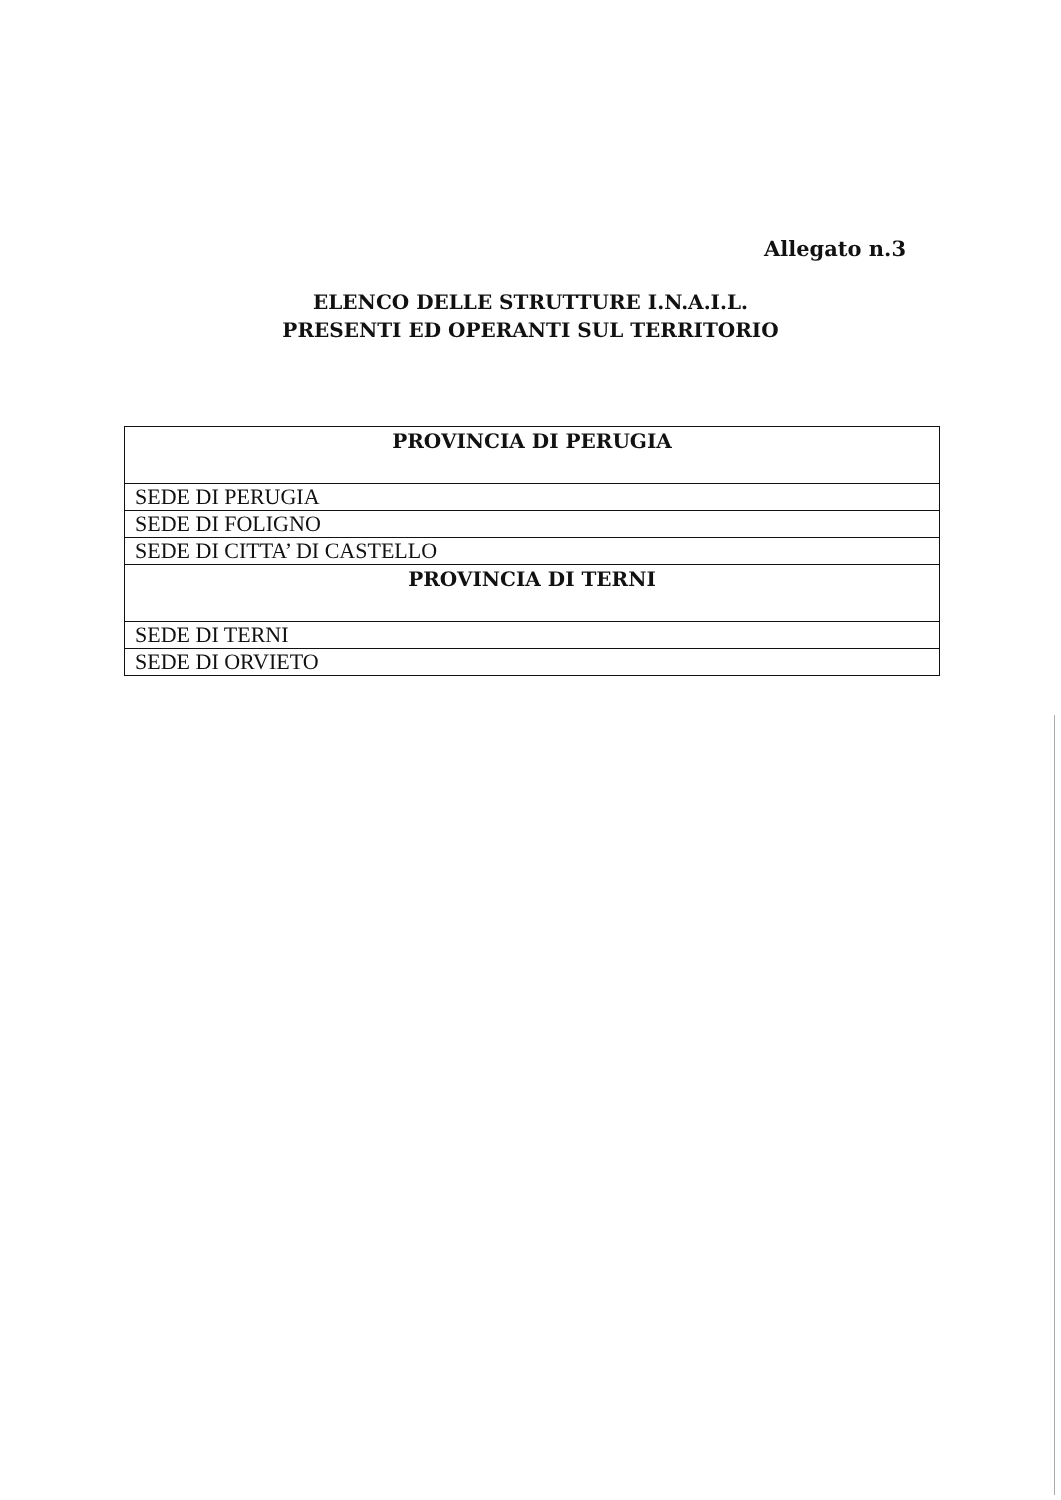Allegato n.3
ELENCO DELLE STRUTTURE I.N.A.I.L.
PRESENTI ED OPERANTI SUL TERRITORIO
| PROVINCIA DI PERUGIA |
| --- |
| SEDE DI PERUGIA |
| SEDE DI FOLIGNO |
| SEDE DI CITTA’ DI CASTELLO |
| PROVINCIA DI TERNI |
| SEDE DI TERNI |
| SEDE DI ORVIETO |